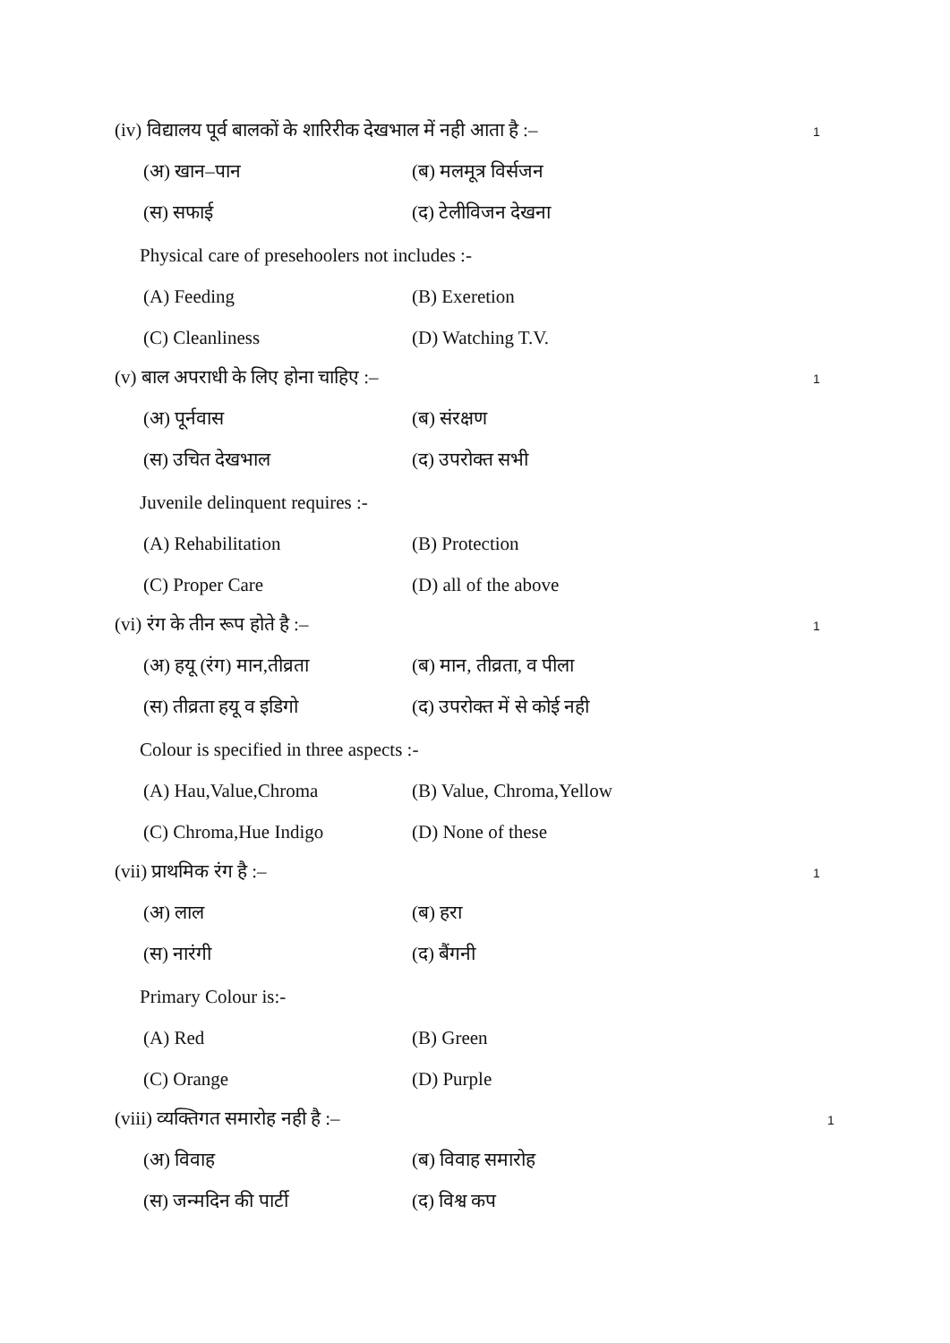(iv) विद्यालय पूर्व बालकों के शारिरीक देखभाल में नही आता है :–
1
(अ) खान–पान (ब) मलमूत्र विर्सजन
(स) सफाई (द) टेलीविजन देखना
Physical care of presehoolers not includes :-
(A) Feeding (B) Exeretion
(C) Cleanliness (D) Watching T.V.
(v) बाल अपराधी के लिए होना चाहिए :–
1
(अ) पूर्नवास (ब) संरक्षण
(स) उचित देखभाल (द) उपरोक्त सभी
Juvenile delinquent requires :-
(A) Rehabilitation (B) Protection
(C) Proper Care (D) all of the above
(vi) रंग के तीन रूप होते है :–
1
(अ) हयू (रंग) मान,तीव्रता
(ब) मान, तीव्रता, व पीला
(स) तीव्रता हयू व इडिगो (द) उपरोक्त में से कोई नही
Colour is specified in three aspects :-
(A) Hau,Value,Chroma (B) Value, Chroma,Yellow
(C) Chroma,Hue Indigo (D) None of these
(vii) प्राथमिक रंग है :–
1
(अ) लाल (ब) हरा
(स) नारंगी (द) बैंगनी
Primary Colour is:-
(A) Red (B) Green
(C) Orange (D) Purple
(viii) व्यक्तिगत समारोह नही है :–
1
(अ) विवाह (ब) विवाह समारोह
(स) जन्मदिन की पार्टी (द) विश्व कप